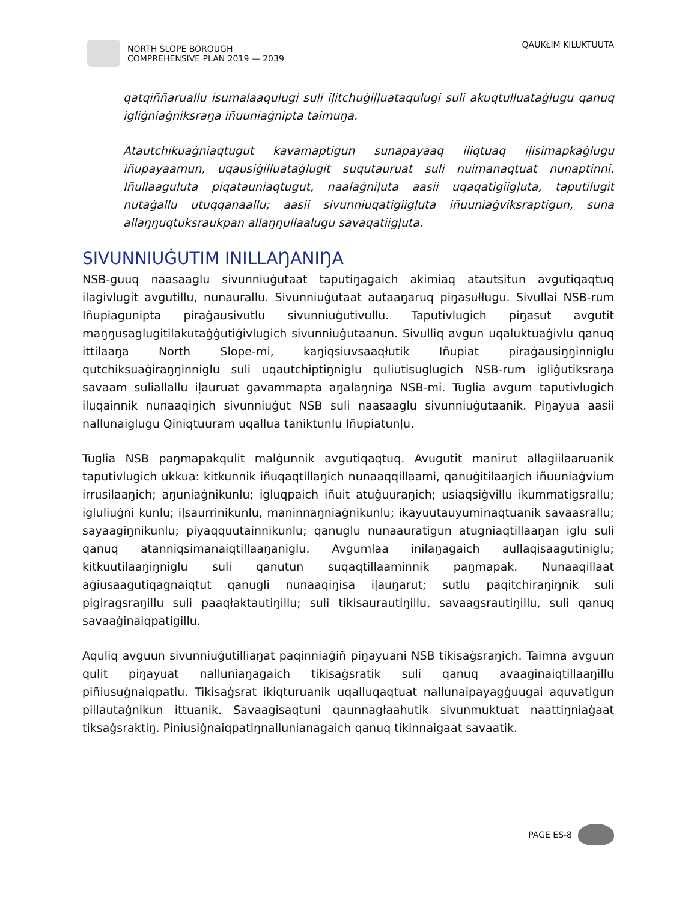NORTH SLOPE BOROUGH
COMPREHENSIVE PLAN 2019 — 2039
QAUKŁIM KILUKTUUTA
qatqiññaruallu isumalaaqulugi suli iḷitchuġiḷḷuataqulugi suli akuqtulluataġlugu qanuq igliġniaġniksraŋa iñuuniaġnipta taimuŋa.
Atautchikuaġniaqtugut kavamaptigun sunapayaaq iliqtuaq iḷisimapkaġlugu iñupayaamun, uqausiġilluataġlugit suqutauruat suli nuimanaqtuat nunaptinni. Iñullaaguluta piqatauniaqtugut, naalaġniḷuta aasii uqaqatigiigḷuta, taputilugit nutaġallu utuqqanaallu; aasii sivunniuqatigiigḷuta iñuuniaġviksraptigun, suna allaŋŋuqtuksraukpan allaŋŋullaalugu savaqatiigḷuta.
SIVUNNIUĠUTIM INILLAŊANIŊA
NSB-guuq naasaaglu sivunniuġutaat taputiŋagaich akimiaq atautsitun avgutiqaqtuq ilagivlugit avgutillu, nunaurallu. Sivunniuġutaat autaaŋaruq piŋasułługu. Sivullai NSB-rum Iñupiagunipta piraġausivutlu sivunniuġutivullu. Taputivlugich piŋasut avgutit maŋŋusaglugitilakutaġġutiġivlugich sivunniuġutaanun. Sivulliq avgun uqaluktuaġivlu qanuq ittilaaŋa North Slope-mi, kaŋiqsiuvsaaqłutik Iñupiat piraġausiŋŋinniglu qutchiksuaġiraŋŋinniglu suli uqautchiptiŋniglu quliutisuglugich NSB-rum igliġutiksraŋa savaam suliallallu iḷauruat gavammapta aŋalaŋniŋa NSB-mi. Tuglia avgum taputivlugich iluqainnik nunaaqiŋich sivunniuġut NSB suli naasaaglu sivunniuġutaanik. Piŋayua aasii nallunaiglugu Qiniqtuuram uqallua taniktunlu Iñupiatunḷu.
Tuglia NSB paŋmapakqulit malġunnik avgutiqaqtuq. Avugutit manirut allagiilaaruanik taputivlugich ukkua: kitkunnik iñuqaqtillaŋich nunaaqqillaami, qanuġitilaaŋich iñuuniaġvium irrusilaaŋich; aŋuniaġnikunlu; igluqpaich iñuit atuġuuraŋich; usiaqsiġvillu ikummatigsrallu; igluliuġni kunlu; iḷsaurrinikunlu, maninnaŋniaġnikunlu; ikayuutauyuminaqtuanik savaasrallu; sayaagiŋnikunlu; piyaqquutainnikunlu; qanuglu nunaauratigun atugniaqtillaaŋan iglu suli qanuq atanniqsimanaiqtillaaŋaniglu. Avgumlaa inilaŋagaich aullaqisaagutiniglu; kitkuutilaaŋiŋniglu suli qanutun suqaqtillaaminnik paŋmapak. Nunaaqillaat aġiusaagutiqagnaiqtut qanugli nunaaqiŋisa iḷauŋarut; sutlu paqitchiraŋiŋnik suli pigiragsraŋillu suli paaqłaktautiŋillu; suli tikisaurautiŋillu, savaagsrautiŋillu, suli qanuq savaaġinaiqpatigillu.
Aquliq avguun sivunniuġutilliaŋat paqinniaġiñ piŋayuani NSB tikisaġsraŋich. Taimna avguun qulit piŋayuat nalluniaŋagaich tikisaġsratik suli qanuq avaaginaiqtillaaŋillu piñiusuġnaiqpatlu. Tikisaġsrat ikiqturuanik uqalluqaqtuat nallunaipayagġuugai aquvatigun pillautaġnikun ittuanik. Savaagisaqtuni qaunnagłaahutik sivunmuktuat naattiŋniaġaat tiksaġsraktiŋ. Piniusiġnaiqpatiŋnallunianagaich qanuq tikinnaigaat savaatik.
PAGE ES-8